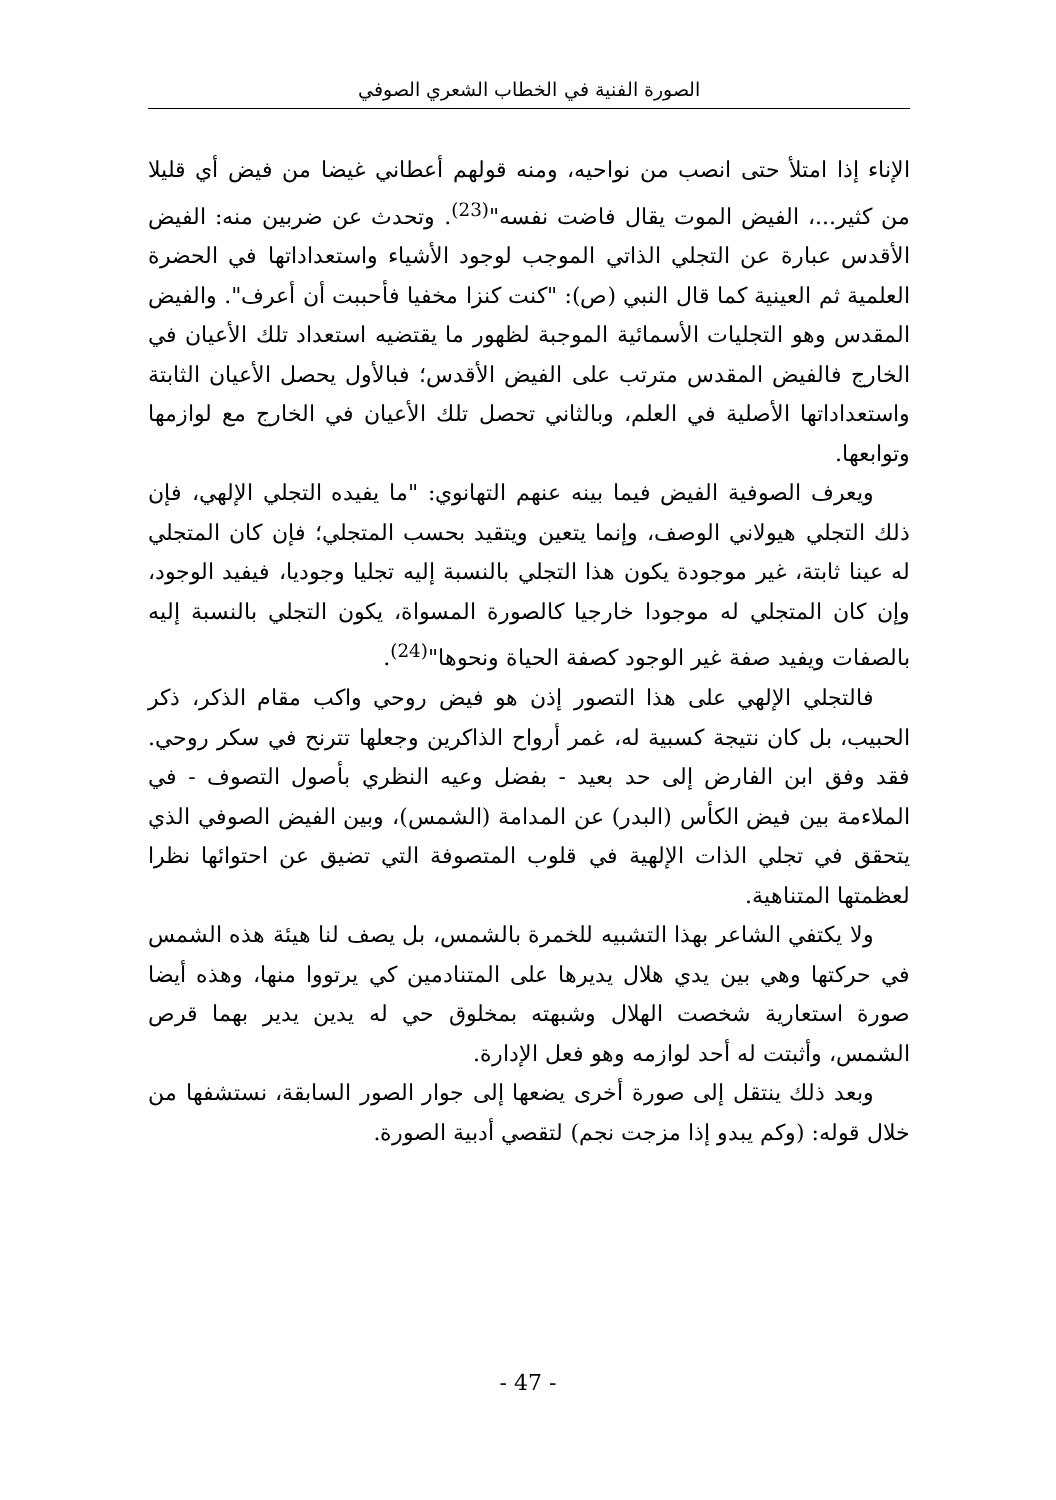الصورة الفنية في الخطاب الشعري الصوفي
الإناء إذا امتلأ حتى انصب من نواحيه، ومنه قولهم أعطاني غيضا من فيض أي قليلا من كثير...، الفيض الموت يقال فاضت نفسه"<sup>(23)</sup>. وتحدث عن ضربين منه: الفيض الأقدس عبارة عن التجلي الذاتي الموجب لوجود الأشياء واستعداداتها في الحضرة العلمية ثم العينية كما قال النبي (ص): "كنت كنزا مخفيا فأحببت أن أعرف". والفيض المقدس وهو التجليات الأسمائية الموجبة لظهور ما يقتضيه استعداد تلك الأعيان في الخارج فالفيض المقدس مترتب على الفيض الأقدس؛ فبالأول يحصل الأعيان الثابتة واستعداداتها الأصلية في العلم، وبالثاني تحصل تلك الأعيان في الخارج مع لوازمها وتوابعها.
ويعرف الصوفية الفيض فيما بينه عنهم التهانوي: "ما يفيده التجلي الإلهي، فإن ذلك التجلي هيولاني الوصف، وإنما يتعين ويتقيد بحسب المتجلي؛ فإن كان المتجلي له عينا ثابتة، غير موجودة يكون هذا التجلي بالنسبة إليه تجليا وجوديا، فيفيد الوجود، وإن كان المتجلي له موجودا خارجيا كالصورة المسواة، يكون التجلي بالنسبة إليه بالصفات ويفيد صفة غير الوجود كصفة الحياة ونحوها"<sup>(24)</sup>.
فالتجلي الإلهي على هذا التصور إذن هو فيض روحي واكب مقام الذكر، ذكر الحبيب، بل كان نتيجة كسبية له، غمر أرواح الذاكرين وجعلها تترنح في سكر روحي. فقد وفق ابن الفارض إلى حد بعيد - بفضل وعيه النظري بأصول التصوف - في الملاءمة بين فيض الكأس (البدر) عن المدامة (الشمس)، وبين الفيض الصوفي الذي يتحقق في تجلي الذات الإلهية في قلوب المتصوفة التي تضيق عن احتوائها نظرا لعظمتها المتناهية.
ولا يكتفي الشاعر بهذا التشبيه للخمرة بالشمس، بل يصف لنا هيئة هذه الشمس في حركتها وهي بين يدي هلال يديرها على المتنادمين كي يرتووا منها، وهذه أيضا صورة استعارية شخصت الهلال وشبهته بمخلوق حي له يدين يدير بهما قرص الشمس، وأثبتت له أحد لوازمه وهو فعل الإدارة.
وبعد ذلك ينتقل إلى صورة أخرى يضعها إلى جوار الصور السابقة، نستشفها من خلال قوله: (وكم يبدو إذا مزجت نجم) لتقصي أدبية الصورة.
- 47 -